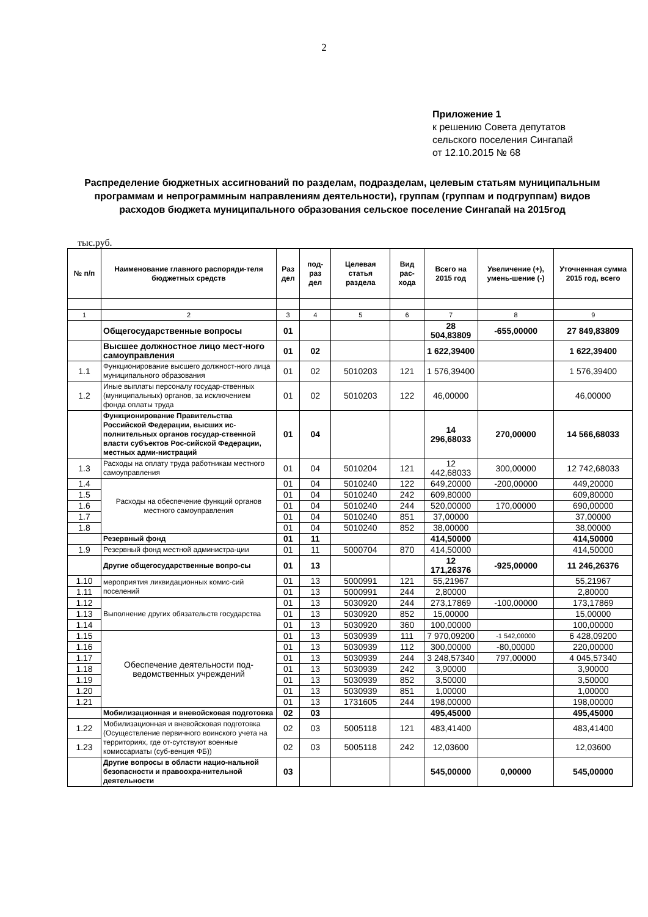2
Приложение 1
к решению Совета депутатов
сельского поселения Сингапай
от 12.10.2015 № 68
Распределение бюджетных ассигнований по разделам, подразделам, целевым статьям муниципальным программам и непрограммным направлениям деятельности), группам (группам и подгруппам) видов расходов бюджета муниципального образования сельское поселение Сингапай на 2015год
тыс.руб.
| № п/п | Наименование главного распоряди-теля бюджетных средств | Раз дел | под-раз дел | Целевая статья раздела | Вид рас-хода | Всего на 2015 год | Увеличение (+), умень-шение (-) | Уточненная сумма 2015 год, всего |
| --- | --- | --- | --- | --- | --- | --- | --- | --- |
| 1 | 2 | 3 | 4 | 5 | 6 | 7 | 8 | 9 |
| | Общегосударственные вопросы | 01 | | | | 28 504,83809 | -655,00000 | 27 849,83809 |
| | Высшее должностное лицо мест-ного самоуправления | 01 | 02 | | | 1 622,39400 | | 1 622,39400 |
| 1.1 | Функционирование высшего должност-ного лица муниципального образования | 01 | 02 | 5010203 | 121 | 1 576,39400 | | 1 576,39400 |
| 1.2 | Иные выплаты персоналу государ-ственных (муниципальных) органов, за исключением фонда оплаты труда | 01 | 02 | 5010203 | 122 | 46,00000 | | 46,00000 |
| | Функционирование Правительства Российской Федерации, высших ис-полнительных органов государ-ственной власти субъектов Рос-сийской Федерации, местных адми-нистраций | 01 | 04 | | | 14 296,68033 | 270,00000 | 14 566,68033 |
| 1.3 | Расходы на оплату труда работникам местного самоуправления | 01 | 04 | 5010204 | 121 | 12 442,68033 | 300,00000 | 12 742,68033 |
| 1.4 | Расходы на обеспечение функций органов местного самоуправления | 01 | 04 | 5010240 | 122 | 649,20000 | -200,00000 | 449,20000 |
| 1.5 | | 01 | 04 | 5010240 | 242 | 609,80000 | | 609,80000 |
| 1.6 | | 01 | 04 | 5010240 | 244 | 520,00000 | 170,00000 | 690,00000 |
| 1.7 | | 01 | 04 | 5010240 | 851 | 37,00000 | | 37,00000 |
| 1.8 | | 01 | 04 | 5010240 | 852 | 38,00000 | | 38,00000 |
| | Резервный фонд | 01 | 11 | | | 414,50000 | | 414,50000 |
| 1.9 | Резервный фонд местной администра-ции | 01 | 11 | 5000704 | 870 | 414,50000 | | 414,50000 |
| | Другие общегосударственные вопро-сы | 01 | 13 | | | 12 171,26376 | -925,00000 | 11 246,26376 |
| 1.10 | мероприятия ликвидационных комис-сий поселений | 01 | 13 | 5000991 | 121 | 55,21967 | | 55,21967 |
| 1.11 | | 01 | 13 | 5000991 | 244 | 2,80000 | | 2,80000 |
| 1.12 | Выполнение других обязательств государства | 01 | 13 | 5030920 | 244 | 273,17869 | -100,00000 | 173,17869 |
| 1.13 | | 01 | 13 | 5030920 | 852 | 15,00000 | | 15,00000 |
| 1.14 | | 01 | 13 | 5030920 | 360 | 100,00000 | | 100,00000 |
| 1.15 | Обеспечение деятельности под-ведомственных учреждений | 01 | 13 | 5030939 | 111 | 7 970,09200 | -1 542,00000 | 6 428,09200 |
| 1.16 | | 01 | 13 | 5030939 | 112 | 300,00000 | -80,00000 | 220,00000 |
| 1.17 | | 01 | 13 | 5030939 | 244 | 3 248,57340 | 797,00000 | 4 045,57340 |
| 1.18 | | 01 | 13 | 5030939 | 242 | 3,90000 | | 3,90000 |
| 1.19 | | 01 | 13 | 5030939 | 852 | 3,50000 | | 3,50000 |
| 1.20 | | 01 | 13 | 5030939 | 851 | 1,00000 | | 1,00000 |
| 1.21 | | 01 | 13 | 1731605 | 244 | 198,00000 | | 198,00000 |
| | Мобилизационная и вневойсковая подготовка | 02 | 03 | | | 495,45000 | | 495,45000 |
| 1.22 | Мобилизационная и вневойсковая подготовка (Осуществление первичного воинского учета на территориях, где от-сутствуют военные комиссариаты (суб-венция ФБ)) | 02 | 03 | 5005118 | 121 | 483,41400 | | 483,41400 |
| 1.23 | | 02 | 03 | 5005118 | 242 | 12,03600 | | 12,03600 |
| | Другие вопросы в области нацио-нальной безопасности и правоохра-нительной деятельности | 03 | | | | 545,00000 | 0,00000 | 545,00000 |